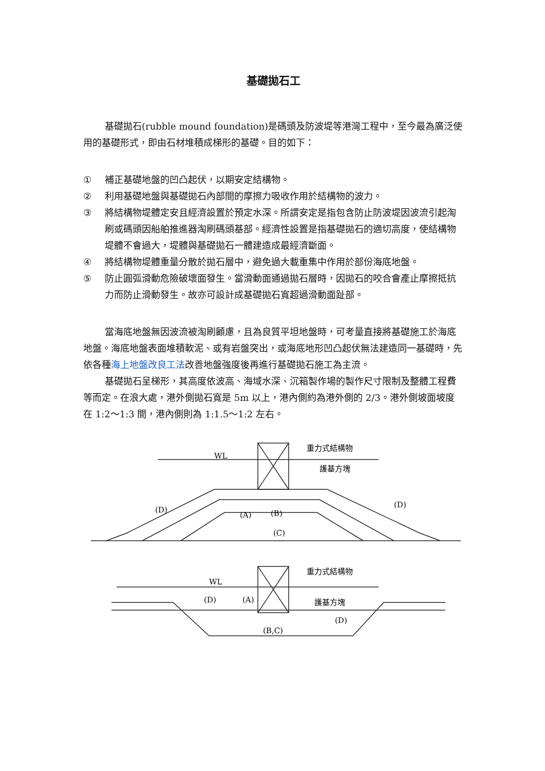基礎拋石工
基礎拋石(rubble mound foundation)是碼頭及防波堤等港灣工程中，至今最為廣泛使用的基礎形式，即由石材堆積成梯形的基礎。目的如下：
① 補正基礎地盤的凹凸起伏，以期安定結構物。
② 利用基礎地盤與基礎拋石內部間的摩擦力吸收作用於結構物的波力。
③ 將結構物堤體定安且經濟設置於預定水深。所謂安定是指包含防止防波堤因波流引起淘刷或碼頭因船舶推進器淘刷碼頭基部。經濟性設置是指基礎拋石的適切高度，使結構物堤體不會過大，堤體與基礎拋石一體建造成最經濟斷面。
④ 將結構物堤體重量分散於拋石層中，避免過大載重集中作用於部份海底地盤。
⑤ 防止圓弧滑動危險破壞面發生。當滑動面通過拋石層時，因拋石的咬合會產止摩擦抵抗力而防止滑動發生。故亦可設計成基礎拋石寬超過滑動面趾部。
當海底地盤無因波流被淘刷顧慮，且為良質平坦地盤時，可考量直接將基礎施工於海底地盤。海底地盤表面堆積軟泥、或有岩盤突出，或海底地形凹凸起伏無法建造同一基礎時，先依各種海上地盤改良工法改善地盤強度後再進行基礎拋石施工為主流。
基礎拋石呈梯形，其高度依波高、海域水深、沉箱製作場的製作尺寸限制及整體工程費等而定。在浪大處，港外側拋石寬是 5m 以上，港內側約為港外側的 2/3。港外側坡面坡度在 1:2～1:3 間，港內側則為 1:1.5～1:2 左右。
WL
重力式結構物
護基方塊
(D)
(D)
(A)
(B)
(C)
WL
重力式結構物
護基方塊
(D)
(A)
(D)
(B,C)